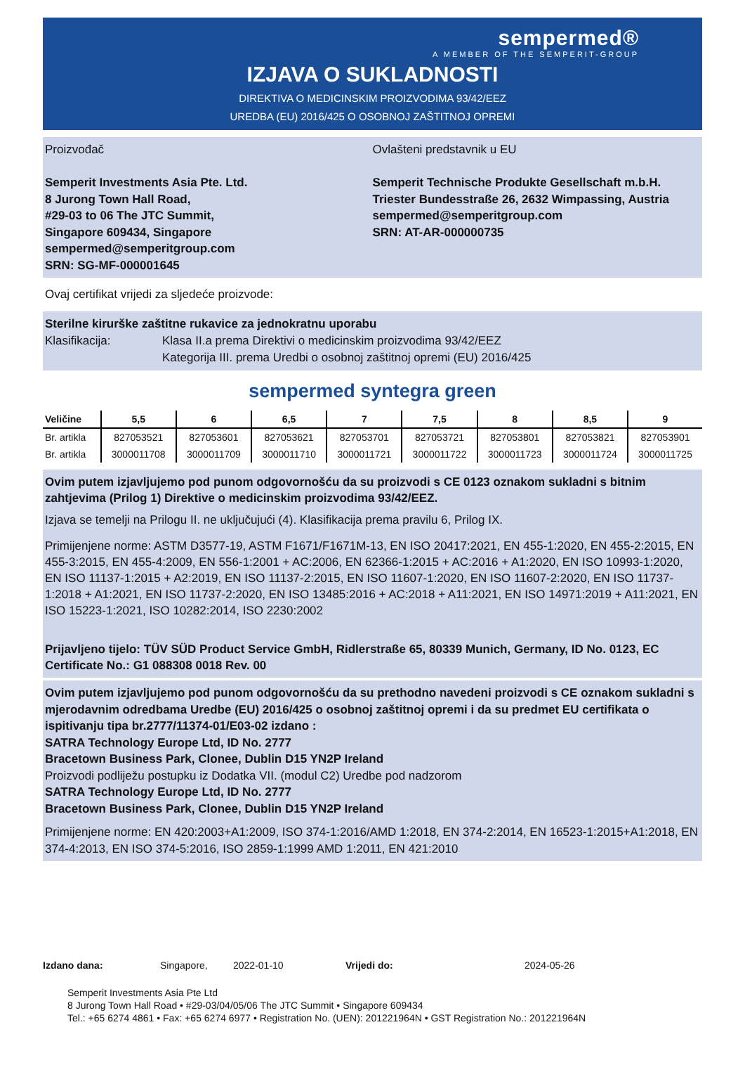sempermed®
A MEMBER OF THE SEMPERIT-GROUP
IZJAVA O SUKLADNOSTI
DIREKTIVA O MEDICINSKIM PROIZVODIMA 93/42/EEZ
UREDBA (EU) 2016/425 O OSOBNOJ ZAŠTITNOJ OPREMI
Proizvođač
Semperit Investments Asia Pte. Ltd.
8 Jurong Town Hall Road,
#29-03 to 06 The JTC Summit,
Singapore 609434, Singapore
sempermed@semperitgroup.com
SRN: SG-MF-000001645
Ovlašteni predstavnik u EU
Semperit Technische Produkte Gesellschaft m.b.H.
Triester Bundesstraße 26, 2632 Wimpassing, Austria
sempermed@semperitgroup.com
SRN: AT-AR-000000735
Ovaj certifikat vrijedi za sljedeće proizvode:
Sterilne kirurške zaštitne rukavice za jednokratnu uporabu
Klasifikacija: Klasa II.a prema Direktivi o medicinskim proizvodima 93/42/EEZ
Kategorija III. prema Uredbi o osobnoj zaštitnoj opremi (EU) 2016/425
sempermed syntegra green
| Veličine | 5,5 | 6 | 6,5 | 7 | 7,5 | 8 | 8,5 | 9 |
| --- | --- | --- | --- | --- | --- | --- | --- | --- |
| Br. artikla | 827053521 | 827053601 | 827053621 | 827053701 | 827053721 | 827053801 | 827053821 | 827053901 |
| Br. artikla | 3000011708 | 3000011709 | 3000011710 | 3000011721 | 3000011722 | 3000011723 | 3000011724 | 3000011725 |
Ovim putem izjavljujemo pod punom odgovornošću da su proizvodi s CE 0123 oznakom sukladni s bitnim zahtjevima (Prilog 1) Direktive o medicinskim proizvodima 93/42/EEZ.
Izjava se temelji na Prilogu II. ne uključujući (4). Klasifikacija prema pravilu 6, Prilog IX.
Primijenjene norme: ASTM D3577-19, ASTM F1671/F1671M-13, EN ISO 20417:2021, EN 455-1:2020, EN 455-2:2015, EN 455-3:2015, EN 455-4:2009, EN 556-1:2001 + AC:2006, EN 62366-1:2015 + AC:2016 + A1:2020, EN ISO 10993-1:2020, EN ISO 11137-1:2015 + A2:2019, EN ISO 11137-2:2015, EN ISO 11607-1:2020, EN ISO 11607-2:2020, EN ISO 11737-1:2018 + A1:2021, EN ISO 11737-2:2020, EN ISO 13485:2016 + AC:2018 + A11:2021, EN ISO 14971:2019 + A11:2021, EN ISO 15223-1:2021, ISO 10282:2014, ISO 2230:2002
Prijavljeno tijelo: TÜV SÜD Product Service GmbH, Ridlerstraße 65, 80339 Munich, Germany, ID No. 0123, EC Certificate No.: G1 088308 0018 Rev. 00
Ovim putem izjavljujemo pod punom odgovornošću da su prethodno navedeni proizvodi s CE oznakom sukladni s mjerodavnim odredbama Uredbe (EU) 2016/425 o osobnoj zaštitnoj opremi i da su predmet EU certifikata o ispitivanju tipa br.2777/11374-01/E03-02 izdano :
SATRA Technology Europe Ltd, ID No. 2777
Bracetown Business Park, Clonee, Dublin D15 YN2P Ireland
Proizvodi podliježu postupku iz Dodatka VII. (modul C2) Uredbe pod nadzorom
SATRA Technology Europe Ltd, ID No. 2777
Bracetown Business Park, Clonee, Dublin D15 YN2P Ireland
Primijenjene norme: EN 420:2003+A1:2009, ISO 374-1:2016/AMD 1:2018, EN 374-2:2014, EN 16523-1:2015+A1:2018, EN 374-4:2013, EN ISO 374-5:2016, ISO 2859-1:1999 AMD 1:2011, EN 421:2010
Izdano dana: Singapore, 2022-01-10 Vrijedi do: 2024-05-26
Semperit Investments Asia Pte Ltd
8 Jurong Town Hall Road • #29-03/04/05/06 The JTC Summit • Singapore 609434
Tel.: +65 6274 4861 • Fax: +65 6274 6977 • Registration No. (UEN): 201221964N • GST Registration No.: 201221964N